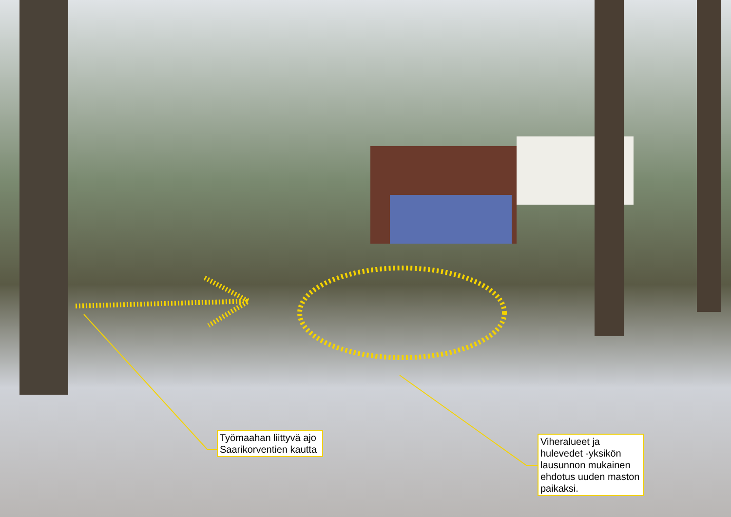Työmaahan liittyvä ajo Saarikorventien kautta
Viheralueet ja hulevedet -yksikön lausunnon mukainen ehdotus uuden maston paikaksi.